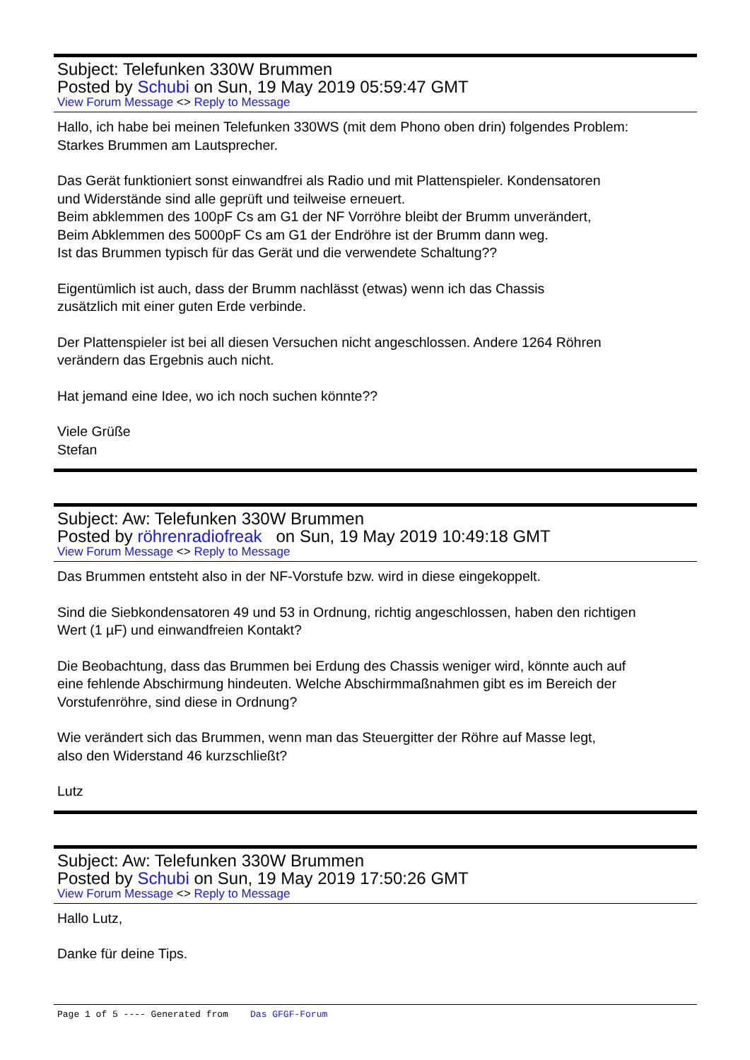Subject: Telefunken 330W Brummen
Posted by Schubi on Sun, 19 May 2019 05:59:47 GMT
View Forum Message <> Reply to Message
Hallo, ich habe bei meinen Telefunken 330WS (mit dem Phono oben drin) folgendes Problem:
Starkes Brummen am Lautsprecher.
Das Gerät funktioniert sonst einwandfrei als Radio und mit Plattenspieler. Kondensatoren
und Widerstände sind alle geprüft und teilweise erneuert.
Beim abklemmen des 100pF Cs am G1 der NF Vorröhre bleibt der Brumm unverändert,
Beim Abklemmen des 5000pF Cs am G1 der Endröhre ist der Brumm dann weg.
Ist das Brummen typisch für das Gerät und die verwendete Schaltung??
Eigentümlich ist auch, dass der Brumm nachlässt (etwas) wenn ich das Chassis
zusätzlich mit einer guten Erde verbinde.
Der Plattenspieler ist bei all diesen Versuchen nicht angeschlossen. Andere 1264 Röhren
verändern das Ergebnis auch nicht.
Hat jemand eine Idee, wo ich noch suchen könnte??
Viele Grüße
Stefan
Subject: Aw: Telefunken 330W Brummen
Posted by röhrenradiofreak on Sun, 19 May 2019 10:49:18 GMT
View Forum Message <> Reply to Message
Das Brummen entsteht also in der NF-Vorstufe bzw. wird in diese eingekoppelt.
Sind die Siebkondensatoren 49 und 53 in Ordnung, richtig angeschlossen, haben den richtigen
Wert (1 µF) und einwandfreien Kontakt?
Die Beobachtung, dass das Brummen bei Erdung des Chassis weniger wird, könnte auch auf
eine fehlende Abschirmung hindeuten. Welche Abschirmmaßnahmen gibt es im Bereich der
Vorstufenröhre, sind diese in Ordnung?
Wie verändert sich das Brummen, wenn man das Steuergitter der Röhre auf Masse legt,
also den Widerstand 46 kurzschließt?
Lutz
Subject: Aw: Telefunken 330W Brummen
Posted by Schubi on Sun, 19 May 2019 17:50:26 GMT
View Forum Message <> Reply to Message
Hallo Lutz,
Danke für deine Tips.
Page 1 of 5 ---- Generated from Das GFGF-Forum